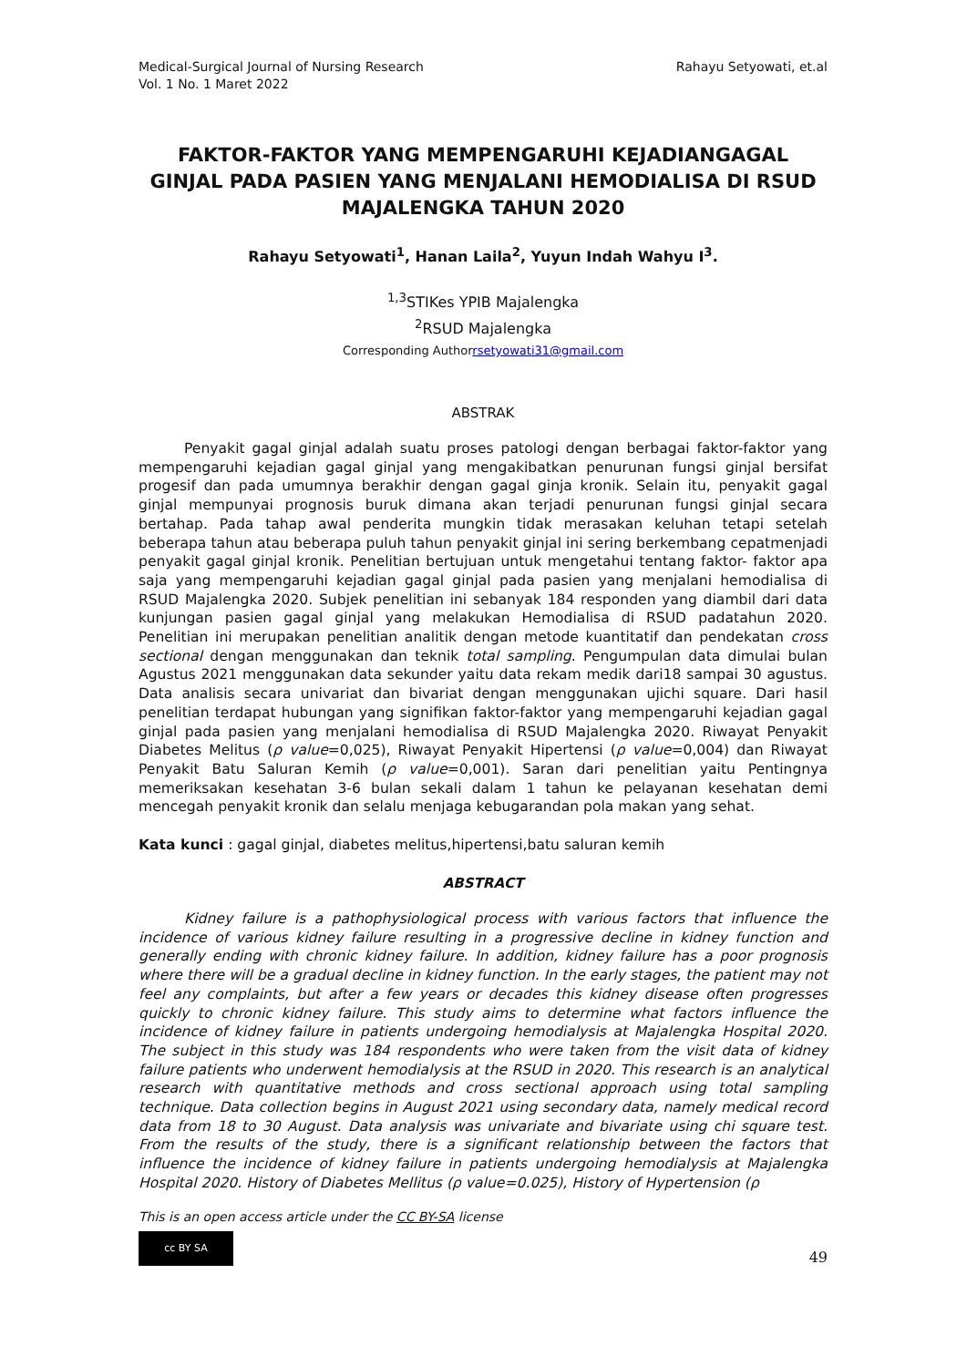Medical-Surgical Journal of Nursing Research
Vol. 1 No. 1 Maret 2022
Rahayu Setyowati, et.al
FAKTOR-FAKTOR YANG MEMPENGARUHI KEJADIANGAGAL GINJAL PADA PASIEN YANG MENJALANI HEMODIALISA DI RSUD MAJALENGKA TAHUN 2020
Rahayu Setyowati<sup>1</sup>, Hanan Laila<sup>2</sup>, Yuyun Indah Wahyu I<sup>3</sup>.
<sup>1,3</sup>STIKes YPIB Majalengka
<sup>2</sup> RSUD Majalengka
Corresponding Authorrsetyowati31@gmail.com
ABSTRAK
Penyakit gagal ginjal adalah suatu proses patologi dengan berbagai faktor-faktor yang mempengaruhi kejadian gagal ginjal yang mengakibatkan penurunan fungsi ginjal bersifat progesif dan pada umumnya berakhir dengan gagal ginja kronik. Selain itu, penyakit gagal ginjal mempunyai prognosis buruk dimana akan terjadi penurunan fungsi ginjal secara bertahap. Pada tahap awal penderita mungkin tidak merasakan keluhan tetapi setelah beberapa tahun atau beberapa puluh tahun penyakit ginjal ini sering berkembang cepatmenjadi penyakit gagal ginjal kronik. Penelitian bertujuan untuk mengetahui tentang faktor- faktor apa saja yang mempengaruhi kejadian gagal ginjal pada pasien yang menjalani hemodialisa di RSUD Majalengka 2020. Subjek penelitian ini sebanyak 184 responden yang diambil dari data kunjungan pasien gagal ginjal yang melakukan Hemodialisa di RSUD padatahun 2020. Penelitian ini merupakan penelitian analitik dengan metode kuantitatif dan pendekatan cross sectional dengan menggunakan dan teknik total sampling. Pengumpulan data dimulai bulan Agustus 2021 menggunakan data sekunder yaitu data rekam medik dari18 sampai 30 agustus. Data analisis secara univariat dan bivariat dengan menggunakan ujichi square. Dari hasil penelitian terdapat hubungan yang signifikan faktor-faktor yang mempengaruhi kejadian gagal ginjal pada pasien yang menjalani hemodialisa di RSUD Majalengka 2020. Riwayat Penyakit Diabetes Melitus (ρ value=0,025), Riwayat Penyakit Hipertensi (ρ value=0,004) dan Riwayat Penyakit Batu Saluran Kemih (ρ value=0,001). Saran dari penelitian yaitu Pentingnya memeriksakan kesehatan 3-6 bulan sekali dalam 1 tahun ke pelayanan kesehatan demi mencegah penyakit kronik dan selalu menjaga kebugarandan pola makan yang sehat.
Kata kunci : gagal ginjal, diabetes melitus,hipertensi,batu saluran kemih
ABSTRACT
Kidney failure is a pathophysiological process with various factors that influence the incidence of various kidney failure resulting in a progressive decline in kidney function and generally ending with chronic kidney failure. In addition, kidney failure has a poor prognosis where there will be a gradual decline in kidney function. In the early stages, the patient may not feel any complaints, but after a few years or decades this kidney disease often progresses quickly to chronic kidney failure. This study aims to determine what factors influence the incidence of kidney failure in patients undergoing hemodialysis at Majalengka Hospital 2020. The subject in this study was 184 respondents who were taken from the visit data of kidney failure patients who underwent hemodialysis at the RSUD in 2020. This research is an analytical research with quantitative methods and cross sectional approach using total sampling technique. Data collection begins in August 2021 using secondary data, namely medical record data from 18 to 30 August. Data analysis was univariate and bivariate using chi square test. From the results of the study, there is a significant relationship between the factors that influence the incidence of kidney failure in patients undergoing hemodialysis at Majalengka Hospital 2020. History of Diabetes Mellitus (ρ value=0.025), History of Hypertension (ρ
This is an open access article under the CC BY-SA license
cc BY SA
49